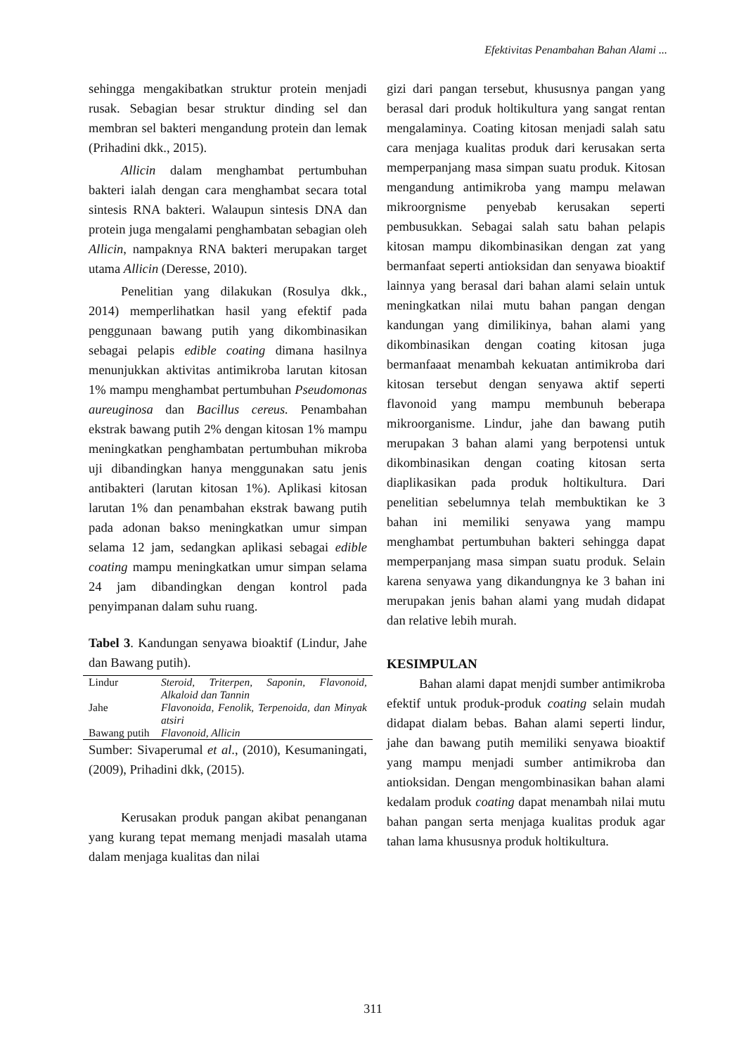Efektivitas Penambahan Bahan Alami ...
sehingga mengakibatkan struktur protein menjadi rusak. Sebagian besar struktur dinding sel dan membran sel bakteri mengandung protein dan lemak (Prihadini dkk., 2015).
Allicin dalam menghambat pertumbuhan bakteri ialah dengan cara menghambat secara total sintesis RNA bakteri. Walaupun sintesis DNA dan protein juga mengalami penghambatan sebagian oleh Allicin, nampaknya RNA bakteri merupakan target utama Allicin (Deresse, 2010).
Penelitian yang dilakukan (Rosulya dkk., 2014) memperlihatkan hasil yang efektif pada penggunaan bawang putih yang dikombinasikan sebagai pelapis edible coating dimana hasilnya menunjukkan aktivitas antimikroba larutan kitosan 1% mampu menghambat pertumbuhan Pseudomonas aureuginosa dan Bacillus cereus. Penambahan ekstrak bawang putih 2% dengan kitosan 1% mampu meningkatkan penghambatan pertumbuhan mikroba uji dibandingkan hanya menggunakan satu jenis antibakteri (larutan kitosan 1%). Aplikasi kitosan larutan 1% dan penambahan ekstrak bawang putih pada adonan bakso meningkatkan umur simpan selama 12 jam, sedangkan aplikasi sebagai edible coating mampu meningkatkan umur simpan selama 24 jam dibandingkan dengan kontrol pada penyimpanan dalam suhu ruang.
Tabel 3. Kandungan senyawa bioaktif (Lindur, Jahe dan Bawang putih).
| Lindur | Steroid, Triterpen, Saponin, Flavonoid, Alkaloid dan Tannin |
| Jahe | Flavonoida, Fenolik, Terpenoida, dan Minyak atsiri |
| Bawang putih | Flavonoid, Allicin |
Sumber: Sivaperumal et al., (2010), Kesumaningati, (2009), Prihadini dkk, (2015).
Kerusakan produk pangan akibat penanganan yang kurang tepat memang menjadi masalah utama dalam menjaga kualitas dan nilai
gizi dari pangan tersebut, khususnya pangan yang berasal dari produk holtikultura yang sangat rentan mengalaminya. Coating kitosan menjadi salah satu cara menjaga kualitas produk dari kerusakan serta memperpanjang masa simpan suatu produk. Kitosan mengandung antimikroba yang mampu melawan mikroorgnisme penyebab kerusakan seperti pembusukkan. Sebagai salah satu bahan pelapis kitosan mampu dikombinasikan dengan zat yang bermanfaat seperti antioksidan dan senyawa bioaktif lainnya yang berasal dari bahan alami selain untuk meningkatkan nilai mutu bahan pangan dengan kandungan yang dimilikinya, bahan alami yang dikombinasikan dengan coating kitosan juga bermanfaaat menambah kekuatan antimikroba dari kitosan tersebut dengan senyawa aktif seperti flavonoid yang mampu membunuh beberapa mikroorganisme. Lindur, jahe dan bawang putih merupakan 3 bahan alami yang berpotensi untuk dikombinasikan dengan coating kitosan serta diaplikasikan pada produk holtikultura. Dari penelitian sebelumnya telah membuktikan ke 3 bahan ini memiliki senyawa yang mampu menghambat pertumbuhan bakteri sehingga dapat memperpanjang masa simpan suatu produk. Selain karena senyawa yang dikandungnya ke 3 bahan ini merupakan jenis bahan alami yang mudah didapat dan relative lebih murah.
KESIMPULAN
Bahan alami dapat menjdi sumber antimikroba efektif untuk produk-produk coating selain mudah didapat dialam bebas. Bahan alami seperti lindur, jahe dan bawang putih memiliki senyawa bioaktif yang mampu menjadi sumber antimikroba dan antioksidan. Dengan mengombinasikan bahan alami kedalam produk coating dapat menambah nilai mutu bahan pangan serta menjaga kualitas produk agar tahan lama khususnya produk holtikultura.
311